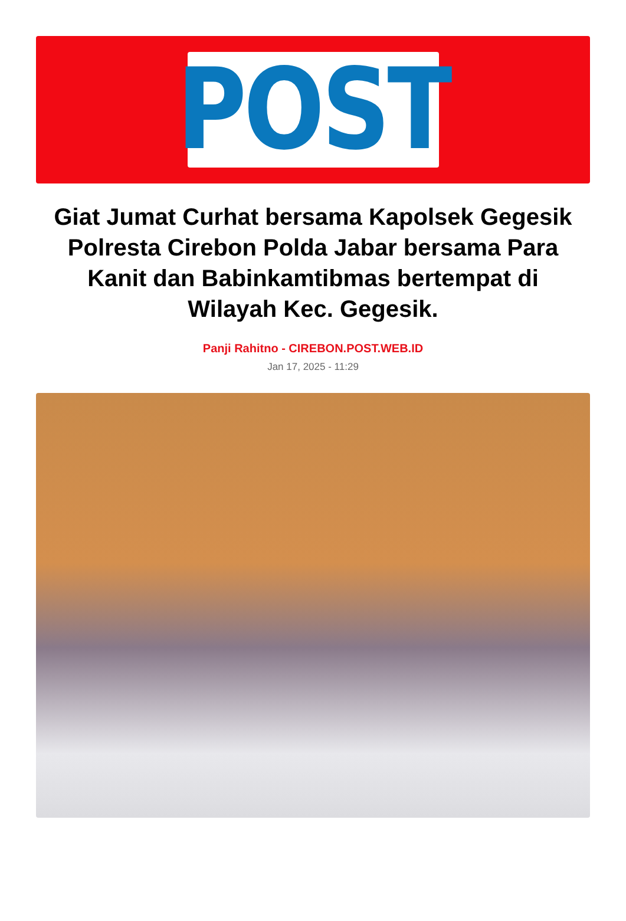POST
Giat Jumat Curhat bersama Kapolsek Gegesik Polresta Cirebon Polda Jabar bersama Para Kanit dan Babinkamtibmas bertempat di Wilayah Kec. Gegesik.
Panji Rahitno - CIREBON.POST.WEB.ID
Jan 17, 2025 - 11:29